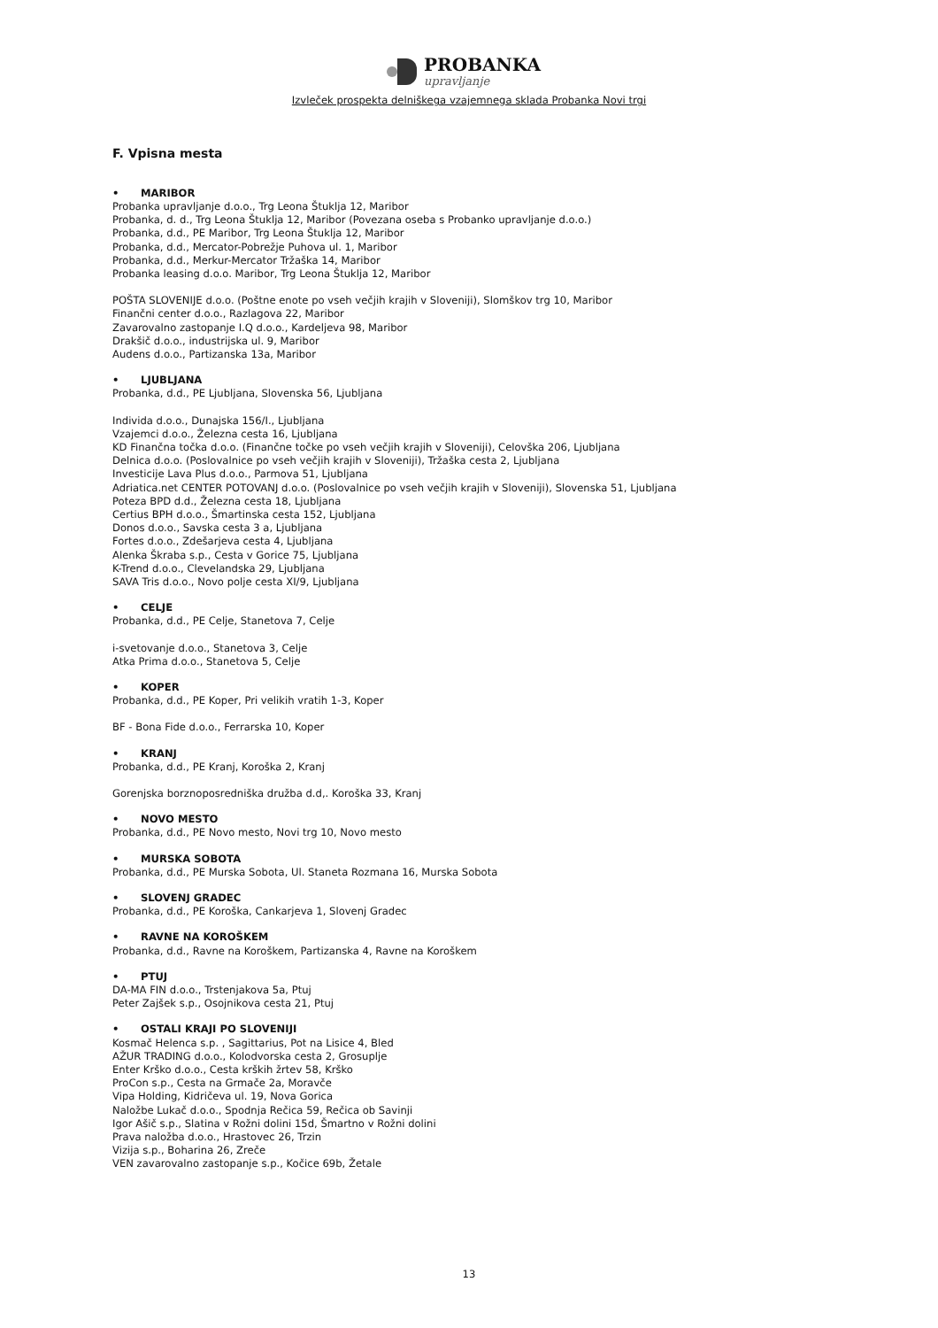PROBANKA
upravljanje
Izvleček prospekta delniškega vzajemnega sklada Probanka Novi trgi
F. Vpisna mesta
• MARIBOR
Probanka upravljanje d.o.o., Trg Leona Štuklja 12, Maribor
Probanka, d. d., Trg Leona Štuklja 12, Maribor (Povezana oseba s Probanko upravljanje d.o.o.)
Probanka, d.d., PE Maribor, Trg Leona Štuklja 12, Maribor
Probanka, d.d., Mercator-Pobrežje Puhova ul. 1, Maribor
Probanka, d.d., Merkur-Mercator Tržaška 14, Maribor
Probanka leasing d.o.o. Maribor, Trg Leona Štuklja 12, Maribor
POŠTA SLOVENIJE d.o.o. (Poštne enote po vseh večjih krajih v Sloveniji), Slomškov trg 10, Maribor
Finančni center d.o.o., Razlagova 22, Maribor
Zavarovalno zastopanje I.Q d.o.o., Kardeljeva 98, Maribor
Drakšič d.o.o., industrijska ul. 9, Maribor
Audens d.o.o., Partizanska 13a, Maribor
• LJUBLJANA
Probanka, d.d., PE Ljubljana, Slovenska 56, Ljubljana
Individa d.o.o., Dunajska 156/I., Ljubljana
Vzajemci d.o.o., Železna cesta 16, Ljubljana
KD Finančna točka d.o.o. (Finančne točke po vseh večjih krajih v Sloveniji), Celovška 206, Ljubljana
Delnica d.o.o. (Poslovalnice po vseh večjih krajih v Sloveniji), Tržaška cesta 2, Ljubljana
Investicije Lava Plus d.o.o., Parmova 51, Ljubljana
Adriatica.net CENTER POTOVANJ d.o.o. (Poslovalnice po vseh večjih krajih v Sloveniji), Slovenska 51, Ljubljana
Poteza BPD d.d., Železna cesta 18, Ljubljana
Certius BPH d.o.o., Šmartinska cesta 152, Ljubljana
Donos d.o.o., Savska cesta 3 a, Ljubljana
Fortes d.o.o., Zdešarjeva cesta 4, Ljubljana
Alenka Škraba s.p., Cesta v Gorice 75, Ljubljana
K-Trend d.o.o., Clevelandska 29, Ljubljana
SAVA Tris d.o.o., Novo polje cesta XI/9, Ljubljana
• CELJE
Probanka, d.d., PE Celje, Stanetova 7, Celje
i-svetovanje d.o.o., Stanetova 3, Celje
Atka Prima d.o.o., Stanetova 5, Celje
• KOPER
Probanka, d.d., PE Koper, Pri velikih vratih 1-3, Koper
BF - Bona Fide d.o.o., Ferrarska 10, Koper
• KRANJ
Probanka, d.d., PE Kranj, Koroška 2, Kranj
Gorenjska borznoposredniška družba d.d,. Koroška 33, Kranj
• NOVO MESTO
Probanka, d.d., PE Novo mesto, Novi trg 10, Novo mesto
• MURSKA SOBOTA
Probanka, d.d., PE Murska Sobota, Ul. Staneta Rozmana 16, Murska Sobota
• SLOVENJ GRADEC
Probanka, d.d., PE Koroška, Cankarjeva 1, Slovenj Gradec
• RAVNE NA KOROŠKEM
Probanka, d.d., Ravne na Koroškem, Partizanska 4, Ravne na Koroškem
• PTUJ
DA-MA FIN d.o.o., Trstenjakova 5a, Ptuj
Peter Zajšek s.p., Osojnikova cesta 21, Ptuj
• OSTALI KRAJI PO SLOVENIJI
Kosmač Helenca s.p. , Sagittarius, Pot na Lisice 4, Bled
AŽUR TRADING d.o.o., Kolodvorska cesta 2, Grosuplje
Enter Krško d.o.o., Cesta krških žrtev 58, Krško
ProCon s.p., Cesta na Grmače 2a, Moravče
Vipa Holding, Kidričeva ul. 19, Nova Gorica
Naložbe Lukač d.o.o., Spodnja Rečica 59, Rečica ob Savinji
Igor Ašič s.p., Slatina v Rožni dolini 15d, Šmartno v Rožni dolini
Prava naložba d.o.o., Hrastovec 26, Trzin
Vizija s.p., Boharina 26, Zreče
VEN zavarovalno zastopanje s.p., Kočice 69b, Žetale
13